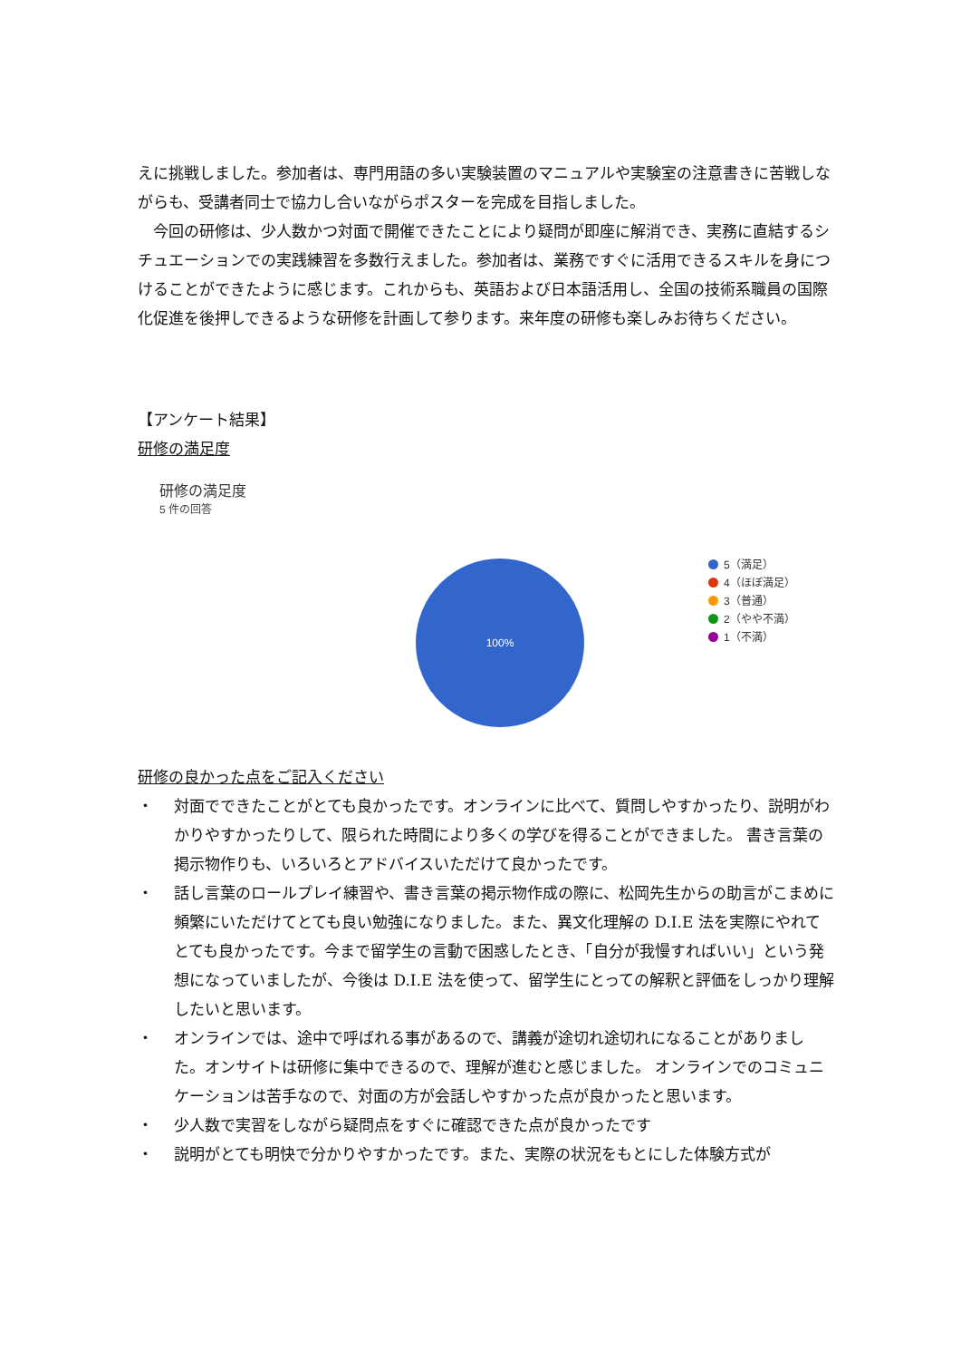えに挑戦しました。参加者は、専門用語の多い実験装置のマニュアルや実験室の注意書きに苦戦しながらも、受講者同士で協力し合いながらポスターを完成を目指しました。
　今回の研修は、少人数かつ対面で開催できたことにより疑問が即座に解消でき、実務に直結するシチュエーションでの実践練習を多数行えました。参加者は、業務ですぐに活用できるスキルを身につけることができたように感じます。これからも、英語および日本語活用し、全国の技術系職員の国際化促進を後押しできるような研修を計画して参ります。来年度の研修も楽しみお待ちください。
【アンケート結果】
研修の満足度
研修の満足度
5 件の回答
100%
5（満足）
4（ほぼ満足）
3（普通）
2（やや不満）
1（不満）
研修の良かった点をご記入ください
・ 対面でできたことがとても良かったです。オンラインに比べて、質問しやすかったり、説明がわかりやすかったりして、限られた時間により多くの学びを得ることができました。 書き言葉の掲示物作りも、いろいろとアドバイスいただけて良かったです。
・ 話し言葉のロールプレイ練習や、書き言葉の掲示物作成の際に、松岡先生からの助言がこまめに頻繁にいただけてとても良い勉強になりました。また、異文化理解の D.I.E 法を実際にやれてとても良かったです。今まで留学生の言動で困惑したとき、「自分が我慢すればいい」という発想になっていましたが、今後は D.I.E 法を使って、留学生にとっての解釈と評価をしっかり理解したいと思います。
・ オンラインでは、途中で呼ばれる事があるので、講義が途切れ途切れになることがありました。オンサイトは研修に集中できるので、理解が進むと感じました。 オンラインでのコミュニケーションは苦手なので、対面の方が会話しやすかった点が良かったと思います。
・ 少人数で実習をしながら疑問点をすぐに確認できた点が良かったです
・ 説明がとても明快で分かりやすかったです。また、実際の状況をもとにした体験方式が